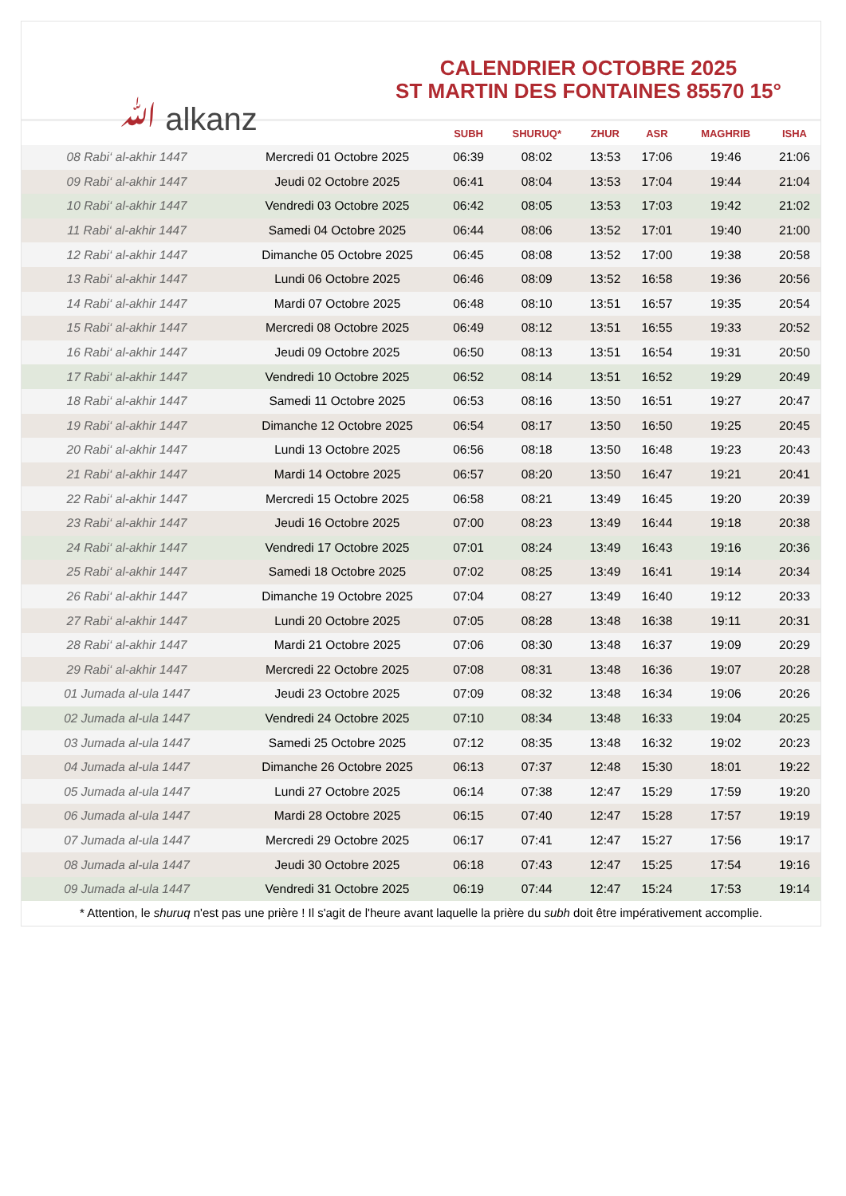ﷲ alkanz
CALENDRIER OCTOBRE 2025
ST MARTIN DES FONTAINES 85570 15°
| | | SUBH | SHURUQ* | ZHUR | ASR | MAGHRIB | ISHA |
| --- | --- | --- | --- | --- | --- | --- | --- |
| 08 Rabi‘ al-akhir 1447 | Mercredi 01 Octobre 2025 | 06:39 | 08:02 | 13:53 | 17:06 | 19:46 | 21:06 |
| 09 Rabi‘ al-akhir 1447 | Jeudi 02 Octobre 2025 | 06:41 | 08:04 | 13:53 | 17:04 | 19:44 | 21:04 |
| 10 Rabi‘ al-akhir 1447 | Vendredi 03 Octobre 2025 | 06:42 | 08:05 | 13:53 | 17:03 | 19:42 | 21:02 |
| 11 Rabi‘ al-akhir 1447 | Samedi 04 Octobre 2025 | 06:44 | 08:06 | 13:52 | 17:01 | 19:40 | 21:00 |
| 12 Rabi‘ al-akhir 1447 | Dimanche 05 Octobre 2025 | 06:45 | 08:08 | 13:52 | 17:00 | 19:38 | 20:58 |
| 13 Rabi‘ al-akhir 1447 | Lundi 06 Octobre 2025 | 06:46 | 08:09 | 13:52 | 16:58 | 19:36 | 20:56 |
| 14 Rabi‘ al-akhir 1447 | Mardi 07 Octobre 2025 | 06:48 | 08:10 | 13:51 | 16:57 | 19:35 | 20:54 |
| 15 Rabi‘ al-akhir 1447 | Mercredi 08 Octobre 2025 | 06:49 | 08:12 | 13:51 | 16:55 | 19:33 | 20:52 |
| 16 Rabi‘ al-akhir 1447 | Jeudi 09 Octobre 2025 | 06:50 | 08:13 | 13:51 | 16:54 | 19:31 | 20:50 |
| 17 Rabi‘ al-akhir 1447 | Vendredi 10 Octobre 2025 | 06:52 | 08:14 | 13:51 | 16:52 | 19:29 | 20:49 |
| 18 Rabi‘ al-akhir 1447 | Samedi 11 Octobre 2025 | 06:53 | 08:16 | 13:50 | 16:51 | 19:27 | 20:47 |
| 19 Rabi‘ al-akhir 1447 | Dimanche 12 Octobre 2025 | 06:54 | 08:17 | 13:50 | 16:50 | 19:25 | 20:45 |
| 20 Rabi‘ al-akhir 1447 | Lundi 13 Octobre 2025 | 06:56 | 08:18 | 13:50 | 16:48 | 19:23 | 20:43 |
| 21 Rabi‘ al-akhir 1447 | Mardi 14 Octobre 2025 | 06:57 | 08:20 | 13:50 | 16:47 | 19:21 | 20:41 |
| 22 Rabi‘ al-akhir 1447 | Mercredi 15 Octobre 2025 | 06:58 | 08:21 | 13:49 | 16:45 | 19:20 | 20:39 |
| 23 Rabi‘ al-akhir 1447 | Jeudi 16 Octobre 2025 | 07:00 | 08:23 | 13:49 | 16:44 | 19:18 | 20:38 |
| 24 Rabi‘ al-akhir 1447 | Vendredi 17 Octobre 2025 | 07:01 | 08:24 | 13:49 | 16:43 | 19:16 | 20:36 |
| 25 Rabi‘ al-akhir 1447 | Samedi 18 Octobre 2025 | 07:02 | 08:25 | 13:49 | 16:41 | 19:14 | 20:34 |
| 26 Rabi‘ al-akhir 1447 | Dimanche 19 Octobre 2025 | 07:04 | 08:27 | 13:49 | 16:40 | 19:12 | 20:33 |
| 27 Rabi‘ al-akhir 1447 | Lundi 20 Octobre 2025 | 07:05 | 08:28 | 13:48 | 16:38 | 19:11 | 20:31 |
| 28 Rabi‘ al-akhir 1447 | Mardi 21 Octobre 2025 | 07:06 | 08:30 | 13:48 | 16:37 | 19:09 | 20:29 |
| 29 Rabi‘ al-akhir 1447 | Mercredi 22 Octobre 2025 | 07:08 | 08:31 | 13:48 | 16:36 | 19:07 | 20:28 |
| 01 Jumada al-ula 1447 | Jeudi 23 Octobre 2025 | 07:09 | 08:32 | 13:48 | 16:34 | 19:06 | 20:26 |
| 02 Jumada al-ula 1447 | Vendredi 24 Octobre 2025 | 07:10 | 08:34 | 13:48 | 16:33 | 19:04 | 20:25 |
| 03 Jumada al-ula 1447 | Samedi 25 Octobre 2025 | 07:12 | 08:35 | 13:48 | 16:32 | 19:02 | 20:23 |
| 04 Jumada al-ula 1447 | Dimanche 26 Octobre 2025 | 06:13 | 07:37 | 12:48 | 15:30 | 18:01 | 19:22 |
| 05 Jumada al-ula 1447 | Lundi 27 Octobre 2025 | 06:14 | 07:38 | 12:47 | 15:29 | 17:59 | 19:20 |
| 06 Jumada al-ula 1447 | Mardi 28 Octobre 2025 | 06:15 | 07:40 | 12:47 | 15:28 | 17:57 | 19:19 |
| 07 Jumada al-ula 1447 | Mercredi 29 Octobre 2025 | 06:17 | 07:41 | 12:47 | 15:27 | 17:56 | 19:17 |
| 08 Jumada al-ula 1447 | Jeudi 30 Octobre 2025 | 06:18 | 07:43 | 12:47 | 15:25 | 17:54 | 19:16 |
| 09 Jumada al-ula 1447 | Vendredi 31 Octobre 2025 | 06:19 | 07:44 | 12:47 | 15:24 | 17:53 | 19:14 |
* Attention, le shuruq n'est pas une prière ! Il s'agit de l'heure avant laquelle la prière du subh doit être impérativement accomplie.